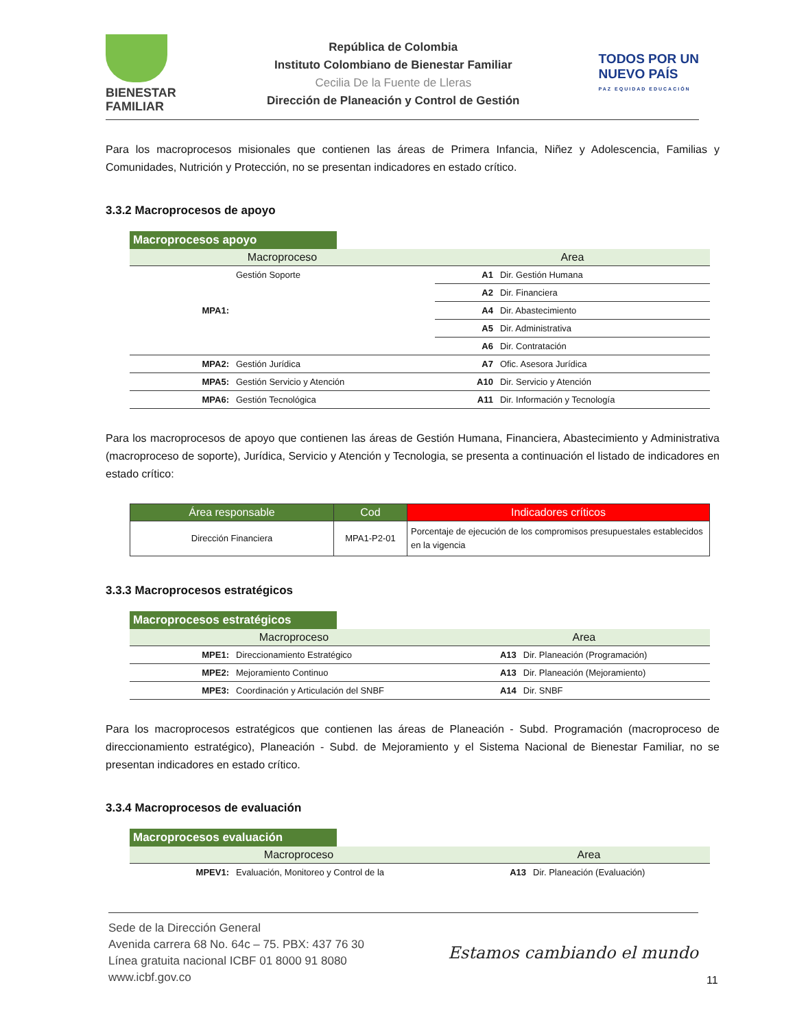BIENESTAR
FAMILIAR
República de Colombia
Instituto Colombiano de Bienestar Familiar
Cecilia De la Fuente de Lleras
Dirección de Planeación y Control de Gestión
TODOS POR UN
NUEVO PAÍS
PAZ EQUIDAD EDUCACIÓN
Para los macroprocesos misionales que contienen las áreas de Primera Infancia, Niñez y Adolescencia, Familias y Comunidades, Nutrición y Protección, no se presentan indicadores en estado crítico.
3.3.2 Macroprocesos de apoyo
| Macroprocesos apoyo | | | |
| Macroproceso | | Area | |
| MPA1: | Gestión Soporte | A1 | Dir. Gestión Humana |
| | | A2 | Dir. Financiera |
| | | A4 | Dir. Abastecimiento |
| | | A5 | Dir. Administrativa |
| | | A6 | Dir. Contratación |
| MPA2: | Gestión Jurídica | A7 | Ofic. Asesora Jurídica |
| MPA5: | Gestión Servicio y Atención | A10 | Dir. Servicio y Atención |
| MPA6: | Gestión Tecnológica | A11 | Dir. Información y Tecnología |
Para los macroprocesos de apoyo que contienen las áreas de Gestión Humana, Financiera, Abastecimiento y Administrativa (macroproceso de soporte), Jurídica, Servicio y Atención y Tecnologia, se presenta a continuación el listado de indicadores en estado crítico:
| Área responsable | Cod | Indicadores críticos |
| --- | --- | --- |
| Dirección Financiera | MPA1-P2-01 | Porcentaje de ejecución de los compromisos presupuestales establecidos en la vigencia |
3.3.3 Macroprocesos estratégicos
| Macroprocesos estratégicos | | | |
| Macroproceso | | Area | |
| MPE1: | Direccionamiento Estratégico | A13 | Dir. Planeación (Programación) |
| MPE2: | Mejoramiento Continuo | A13 | Dir. Planeación (Mejoramiento) |
| MPE3: | Coordinación y Articulación del SNBF | A14 | Dir. SNBF |
Para los macroprocesos estratégicos que contienen las áreas de Planeación - Subd. Programación (macroproceso de direccionamiento estratégico), Planeación - Subd. de Mejoramiento y el Sistema Nacional de Bienestar Familiar, no se presentan indicadores en estado crítico.
3.3.4 Macroprocesos de evaluación
| Macroprocesos evaluación | | | |
| Macroproceso | | Area | |
| MPEV1: | Evaluación, Monitoreo y Control de la | A13 | Dir. Planeación (Evaluación) |
Sede de la Dirección General
Avenida carrera 68 No. 64c – 75. PBX: 437 76 30
Línea gratuita nacional ICBF 01 8000 91 8080
www.icbf.gov.co
Estamos cambiando el mundo
11